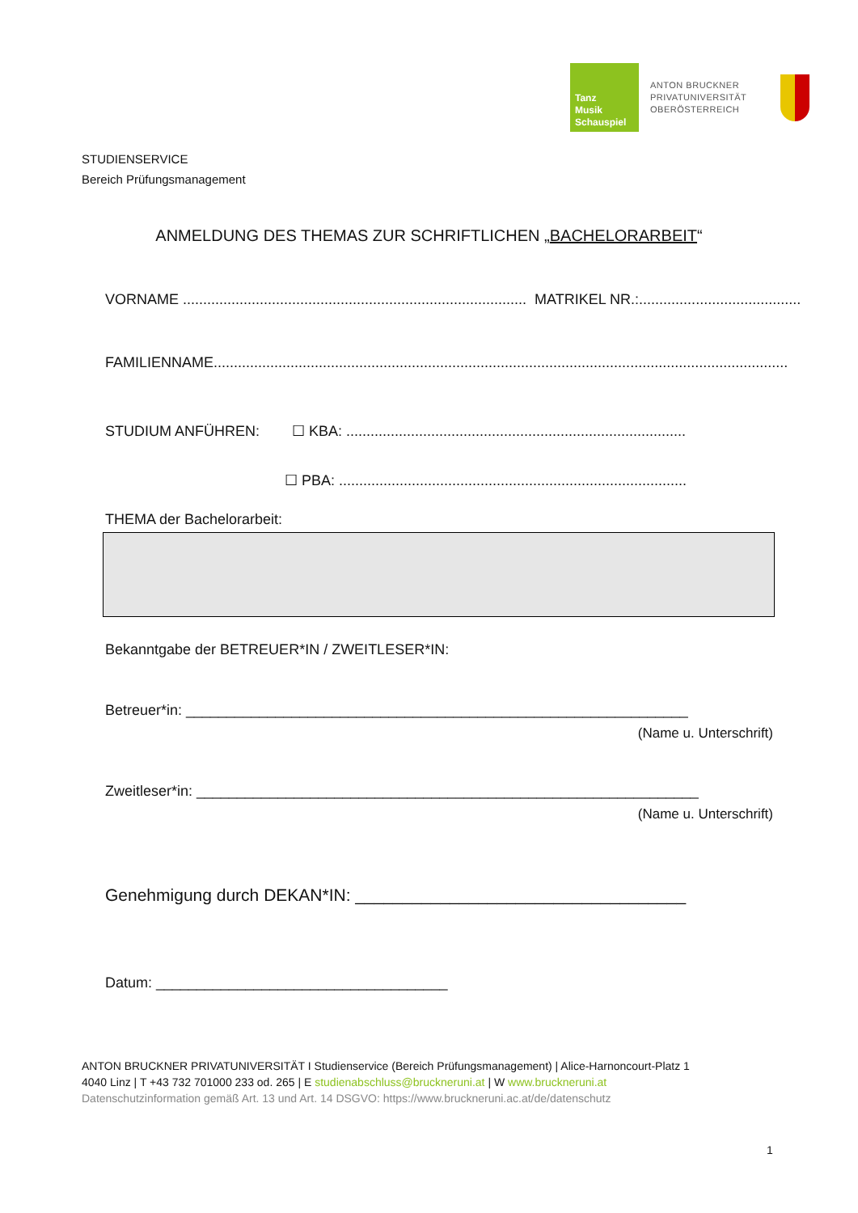Tanz
Musik
Schauspiel
ANTON BRUCKNER
PRIVATUNIVERSITÄT
OBERÖSTERREICH
STUDIENSERVICE
Bereich Prüfungsmanagement
ANMELDUNG DES THEMAS ZUR SCHRIFTLICHEN „BACHELORARBEIT“
VORNAME ..................................................................................... MATRIKEL NR.:........................................
FAMILIENNAME..............................................................................................................................................
STUDIUM ANFÜHREN: ☐ KBA: ....................................................................................
☐ PBA: ......................................................................................
THEMA der Bachelorarbeit:
Bekanntgabe der BETREUER*IN / ZWEITLESER*IN:
Betreuer*in: ______________________________________________________________
(Name u. Unterschrift)
Zweitleser*in: ______________________________________________________________
(Name u. Unterschrift)
Genehmigung durch DEKAN*IN: ___________________________________
Datum: ____________________________________
ANTON BRUCKNER PRIVATUNIVERSITÄT I Studienservice (Bereich Prüfungsmanagement) | Alice-Harnoncourt-Platz 1
4040 Linz | T +43 732 701000 233 od. 265 | E studienabschluss@bruckneruni.at | W www.bruckneruni.at
Datenschutzinformation gemäß Art. 13 und Art. 14 DSGVO: https://www.bruckneruni.ac.at/de/datenschutz
1